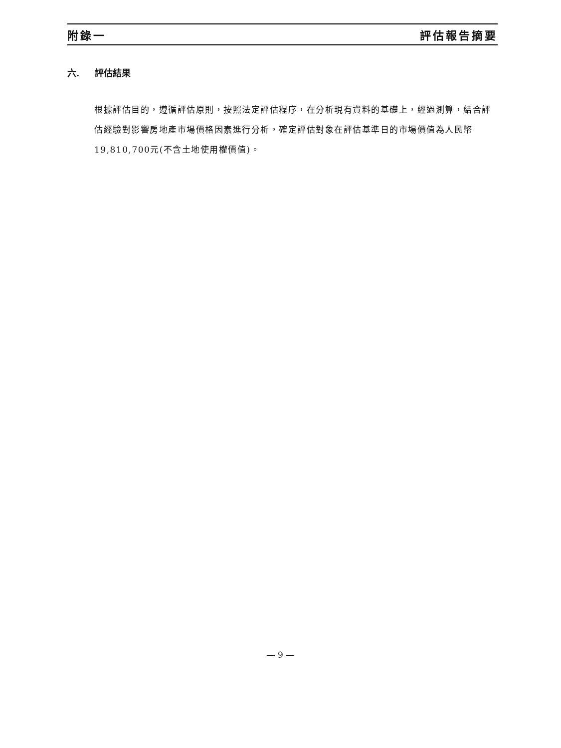附錄一 評估報告摘要
六. 評估結果
根據評估目的，遵循評估原則，按照法定評估程序，在分析現有資料的基礎上，經過測算，結合評估經驗對影響房地產市場價格因素進行分析，確定評估對象在評估基準日的市場價值為人民幣19,810,700元(不含土地使用權價值)。
— 9 —